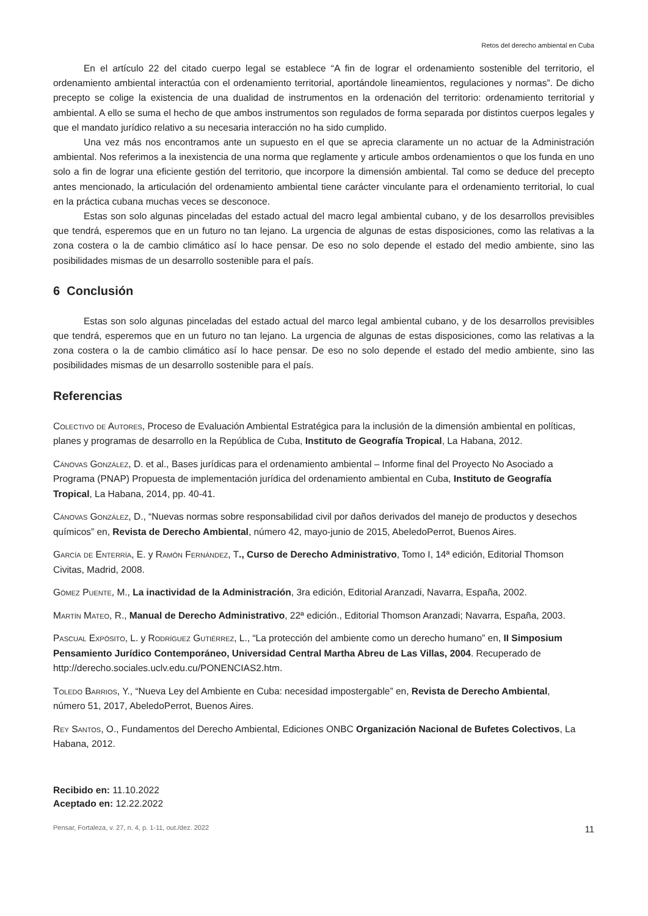Retos del derecho ambiental en Cuba
En el artículo 22 del citado cuerpo legal se establece “A fin de lograr el ordenamiento sostenible del territorio, el ordenamiento ambiental interactúa con el ordenamiento territorial, aportándole lineamientos, regulaciones y normas”. De dicho precepto se colige la existencia de una dualidad de instrumentos en la ordenación del territorio: ordenamiento territorial y ambiental. A ello se suma el hecho de que ambos instrumentos son regulados de forma separada por distintos cuerpos legales y que el mandato jurídico relativo a su necesaria interacción no ha sido cumplido.
Una vez más nos encontramos ante un supuesto en el que se aprecia claramente un no actuar de la Administración ambiental. Nos referimos a la inexistencia de una norma que reglamente y articule ambos ordenamientos o que los funda en uno solo a fin de lograr una eficiente gestión del territorio, que incorpore la dimensión ambiental. Tal como se deduce del precepto antes mencionado, la articulación del ordenamiento ambiental tiene carácter vinculante para el ordenamiento territorial, lo cual en la práctica cubana muchas veces se desconoce.
Estas son solo algunas pinceladas del estado actual del macro legal ambiental cubano, y de los desarrollos previsibles que tendrá, esperemos que en un futuro no tan lejano. La urgencia de algunas de estas disposiciones, como las relativas a la zona costera o la de cambio climático así lo hace pensar. De eso no solo depende el estado del medio ambiente, sino las posibilidades mismas de un desarrollo sostenible para el país.
6 Conclusión
Estas son solo algunas pinceladas del estado actual del marco legal ambiental cubano, y de los desarrollos previsibles que tendrá, esperemos que en un futuro no tan lejano. La urgencia de algunas de estas disposiciones, como las relativas a la zona costera o la de cambio climático así lo hace pensar. De eso no solo depende el estado del medio ambiente, sino las posibilidades mismas de un desarrollo sostenible para el país.
Referencias
Colectivo de Autores, Proceso de Evaluación Ambiental Estratégica para la inclusión de la dimensión ambiental en políticas, planes y programas de desarrollo en la República de Cuba, Instituto de Geografía Tropical, La Habana, 2012.
Cánovas González, D. et al., Bases jurídicas para el ordenamiento ambiental – Informe final del Proyecto No Asociado a Programa (PNAP) Propuesta de implementación jurídica del ordenamiento ambiental en Cuba, Instituto de Geografía Tropical, La Habana, 2014, pp. 40-41.
Cánovas González, D., “Nuevas normas sobre responsabilidad civil por daños derivados del manejo de productos y desechos químicos” en, Revista de Derecho Ambiental, número 42, mayo-junio de 2015, AbeledoPerrot, Buenos Aires.
García de Enterría, E. y Ramón Fernández, T., Curso de Derecho Administrativo, Tomo I, 14ª edición, Editorial Thomson Civitas, Madrid, 2008.
Gómez Puente, M., La inactividad de la Administración, 3ra edición, Editorial Aranzadi, Navarra, España, 2002.
Martín Mateo, R., Manual de Derecho Administrativo, 22ª edición., Editorial Thomson Aranzadi; Navarra, España, 2003.
Pascual Expósito, L. y Rodríguez Gutiérrez, L., “La protección del ambiente como un derecho humano” en, II Simposium Pensamiento Jurídico Contemporáneo, Universidad Central Martha Abreu de Las Villas, 2004. Recuperado de http://derecho.sociales.uclv.edu.cu/PONENCIAS2.htm.
Toledo Barrios, Y., “Nueva Ley del Ambiente en Cuba: necesidad impostergable” en, Revista de Derecho Ambiental, número 51, 2017, AbeledoPerrot, Buenos Aires.
Rey Santos, O., Fundamentos del Derecho Ambiental, Ediciones ONBC Organización Nacional de Bufetes Colectivos, La Habana, 2012.
Recibido en: 11.10.2022
Aceptado en: 12.22.2022
Pensar, Fortaleza, v. 27, n. 4, p. 1-11, out./dez. 2022 11